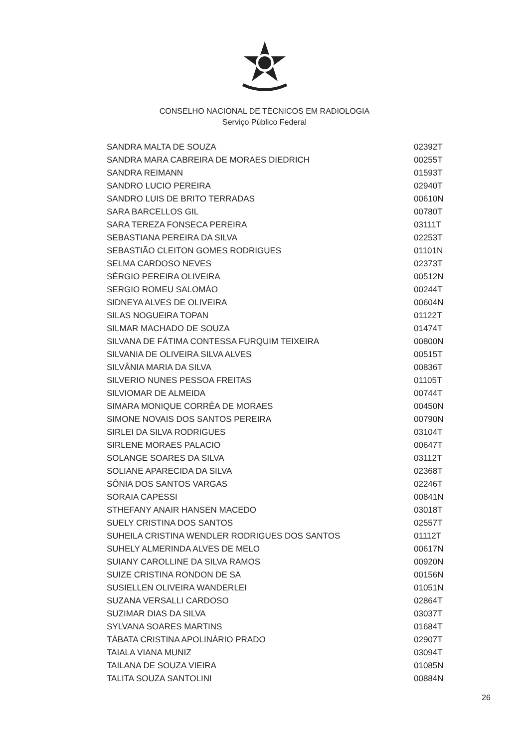CONSELHO NACIONAL DE TÉCNICOS EM RADIOLOGIA
Serviço Público Federal
| SANDRA MALTA DE SOUZA | 02392T |
| SANDRA MARA CABREIRA DE MORAES DIEDRICH | 00255T |
| SANDRA REIMANN | 01593T |
| SANDRO LUCIO PEREIRA | 02940T |
| SANDRO LUIS DE BRITO TERRADAS | 00610N |
| SARA BARCELLOS GIL | 00780T |
| SARA TEREZA FONSECA PEREIRA | 03111T |
| SEBASTIANA PEREIRA DA SILVA | 02253T |
| SEBASTIÃO CLEITON GOMES RODRIGUES | 01101N |
| SELMA CARDOSO NEVES | 02373T |
| SÉRGIO PEREIRA OLIVEIRA | 00512N |
| SERGIO ROMEU SALOMÁO | 00244T |
| SIDNEYA ALVES DE OLIVEIRA | 00604N |
| SILAS NOGUEIRA TOPAN | 01122T |
| SILMAR MACHADO DE SOUZA | 01474T |
| SILVANA DE FÁTIMA CONTESSA FURQUIM TEIXEIRA | 00800N |
| SILVANIA DE OLIVEIRA SILVA ALVES | 00515T |
| SILVÂNIA MARIA DA SILVA | 00836T |
| SILVERIO NUNES PESSOA FREITAS | 01105T |
| SILVIOMAR DE ALMEIDA | 00744T |
| SIMARA MONIQUE CORRÊA DE MORAES | 00450N |
| SIMONE NOVAIS DOS SANTOS PEREIRA | 00790N |
| SIRLEI DA SILVA RODRIGUES | 03104T |
| SIRLENE MORAES PALACIO | 00647T |
| SOLANGE SOARES DA SILVA | 03112T |
| SOLIANE APARECIDA DA SILVA | 02368T |
| SÔNIA DOS SANTOS VARGAS | 02246T |
| SORAIA CAPESSI | 00841N |
| STHEFANY ANAIR HANSEN MACEDO | 03018T |
| SUELY CRISTINA DOS SANTOS | 02557T |
| SUHEILA CRISTINA WENDLER RODRIGUES DOS SANTOS | 01112T |
| SUHELY ALMERINDA ALVES DE MELO | 00617N |
| SUIANY CAROLLINE DA SILVA RAMOS | 00920N |
| SUIZE CRISTINA RONDON DE SA | 00156N |
| SUSIELLEN OLIVEIRA WANDERLEI | 01051N |
| SUZANA VERSALLI CARDOSO | 02864T |
| SUZIMAR DIAS DA SILVA | 03037T |
| SYLVANA SOARES MARTINS | 01684T |
| TÁBATA CRISTINA APOLINÁRIO PRADO | 02907T |
| TAIALA VIANA MUNIZ | 03094T |
| TAILANA DE SOUZA VIEIRA | 01085N |
| TALITA SOUZA SANTOLINI | 00884N |
26